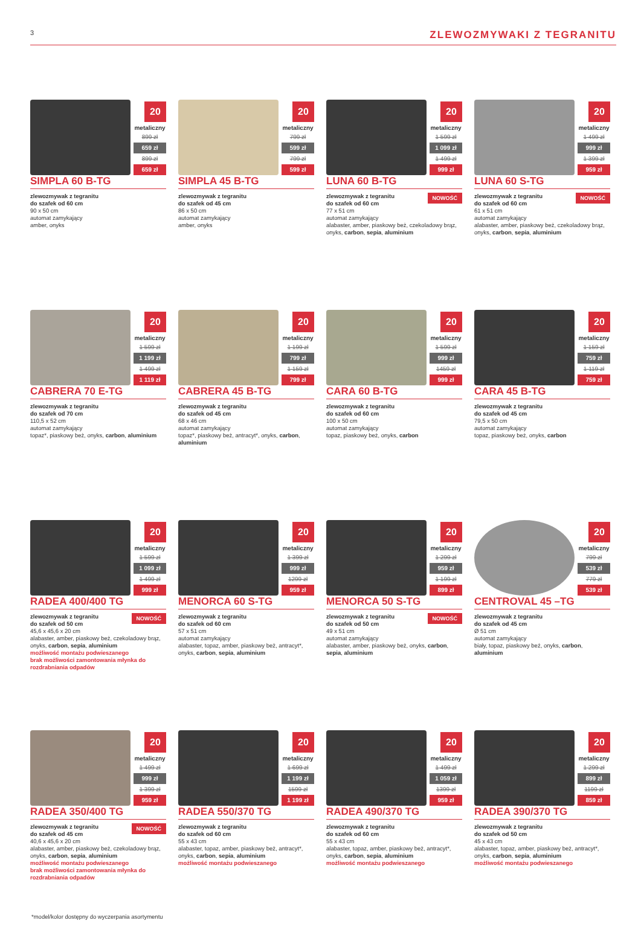3
ZLEWOZMYWAKI Z TEGRANITU
20
metaliczny
899 zł
659 zł
899 zł
659 zł
SIMPLA 60 B-TG
zlewozmywak z tegranitu
do szafek od 60 cm
90 x 50 cm
automat zamykający
amber, onyks
20
metaliczny
799 zł
599 zł
799 zł
599 zł
SIMPLA 45 B-TG
zlewozmywak z tegranitu
do szafek od 45 cm
86 x 50 cm
automat zamykający
amber, onyks
20
metaliczny
1 599 zł
1 099 zł
1 499 zł
999 zł
LUNA 60 B-TG
NOWOŚĆ zlewozmywak z tegranitu
do szafek od 60 cm
77 x 51 cm
automat zamykający
alabaster, amber, piaskowy beż, czekoladowy brąz, onyks, carbon, sepia, aluminium
20
metaliczny
1 499 zł
999 zł
1 399 zł
959 zł
LUNA 60 S-TG
NOWOŚĆ zlewozmywak z tegranitu
do szafek od 60 cm
61 x 51 cm
automat zamykający
alabaster, amber, piaskowy beż, czekoladowy brąz, onyks, carbon, sepia, aluminium
20
metaliczny
1 599 zł
1 199 zł
1 499 zł
1 119 zł
CABRERA 70 E-TG
zlewozmywak z tegranitu
do szafek od 70 cm
110,5 x 52 cm
automat zamykający
topaz*, piaskowy beż, onyks, carbon, aluminium
20
metaliczny
1 199 zł
799 zł
1 159 zł
799 zł
CABRERA 45 B-TG
zlewozmywak z tegranitu
do szafek od 45 cm
68 x 46 cm
automat zamykający
topaz*, piaskowy beż, antracyt*, onyks, carbon, aluminium
20
metaliczny
1 599 zł
999 zł
1459 zł
999 zł
CARA 60 B-TG
zlewozmywak z tegranitu
do szafek od 60 cm
100 x 50 cm
automat zamykający
topaz, piaskowy beż, onyks, carbon
20
metaliczny
1 159 zł
759 zł
1 119 zł
759 zł
CARA 45 B-TG
zlewozmywak z tegranitu
do szafek od 45 cm
79,5 x 50 cm
automat zamykający
topaz, piaskowy beż, onyks, carbon
20
metaliczny
1 599 zł
1 099 zł
1 499 zł
999 zł
RADEA 400/400 TG
NOWOŚĆ zlewozmywak z tegranitu
do szafek od 50 cm
45,6 x 45,6 x 20 cm
alabaster, amber, piaskowy beż, czekoladowy brąz, onyks, carbon, sepia, aluminium
możliwość montażu podwieszanego
brak możliwości zamontowania młynka do rozdrabniania odpadów
20
metaliczny
1 399 zł
999 zł
1299 zł
959 zł
MENORCA 60 S-TG
zlewozmywak z tegranitu
do szafek od 60 cm
57 x 51 cm
automat zamykający
alabaster, topaz, amber, piaskowy beż, antracyt*, onyks, carbon, sepia, aluminium
20
metaliczny
1 299 zł
959 zł
1 199 zł
899 zł
MENORCA 50 S-TG
NOWOŚĆ zlewozmywak z tegranitu
do szafek od 50 cm
49 x 51 cm
automat zamykający
alabaster, amber, piaskowy beż, onyks, carbon, sepia, aluminium
20
metaliczny
799 zł
539 zł
779 zł
539 zł
CENTROVAL 45 –TG
zlewozmywak z tegranitu
do szafek od 45 cm
Ø 51 cm
automat zamykający
biały, topaz, piaskowy beż, onyks, carbon, aluminium
20
metaliczny
1 499 zł
999 zł
1 399 zł
959 zł
RADEA 350/400 TG
NOWOŚĆ zlewozmywak z tegranitu
do szafek od 45 cm
40,6 x 45,6 x 20 cm
alabaster, amber, piaskowy beż, czekoladowy brąz, onyks, carbon, sepia, aluminium
możliwość montażu podwieszanego
brak możliwości zamontowania młynka do rozdrabniania odpadów
20
metaliczny
1 699 zł
1 199 zł
1599 zł
1 199 zł
RADEA 550/370 TG
zlewozmywak z tegranitu
do szafek od 60 cm
55 x 43 cm
alabaster, topaz, amber, piaskowy beż, antracyt*, onyks, carbon, sepia, aluminium
możliwość montażu podwieszanego
20
metaliczny
1 499 zł
1 059 zł
1399 zł
959 zł
RADEA 490/370 TG
zlewozmywak z tegranitu
do szafek od 60 cm
55 x 43 cm
alabaster, topaz, amber, piaskowy beż, antracyt*, onyks, carbon, sepia, aluminium
możliwość montażu podwieszanego
20
metaliczny
1 299 zł
899 zł
1199 zł
859 zł
RADEA 390/370 TG
zlewozmywak z tegranitu
do szafek od 50 cm
45 x 43 cm
alabaster, topaz, amber, piaskowy beż, antracyt*, onyks, carbon, sepia, aluminium
możliwość montażu podwieszanego
*model/kolor dostępny do wyczerpania asortymentu